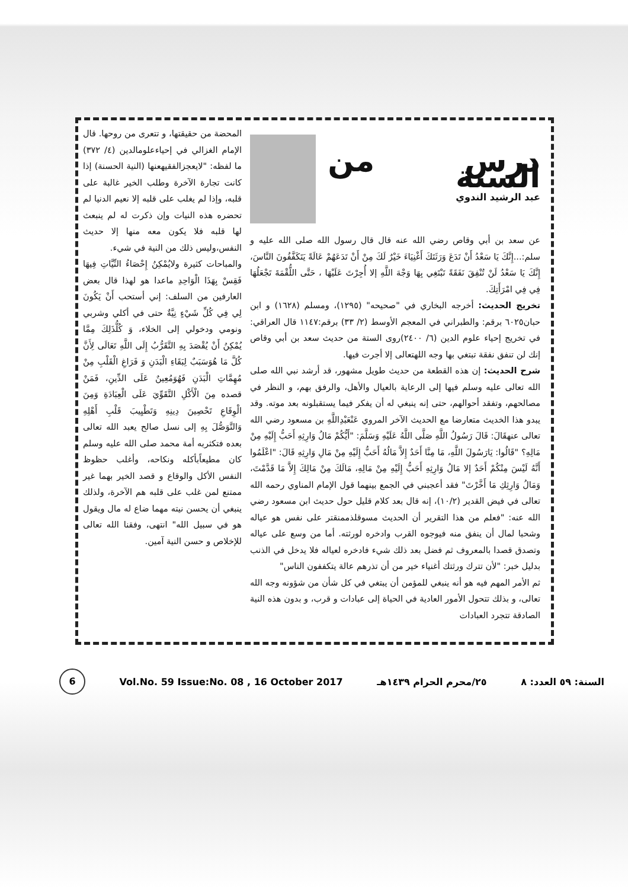درس من السنة
عبد الرشيد الندوي
عن سعد بن أبي وقاص رضي الله عنه قال قال رسول الله صلى الله عليه و سلم:...إِنَّكَ يَا سَعْدُ أَنْ تَدَعَ وَرَثَتَكَ أَغْنِيَاءَ خَيْرٌ لَكَ مِنْ أَنْ تَدَعَهُمْ عَالَةً يَتَكَفَّفُونَ النَّاسَ، إِنَّكَ يَا سَعْدُ لَنْ تُنْفِقَ نَفَقَةً تَبْتَغِي بِهَا وَجْهَ اللَّهِ إلا أُجِرْتَ عَلَيْهَا ، حَتَّى اللُّقْمَةَ تَجْعَلُهَا فِي فِي امْرَأَتِكَ.
تخريج الحديث: أخرجه البخاري في "صحيحه" (١٢٩٥)، ومسلم (١٦٢٨) و ابن حبان٦٠٢٥ برقم: والطبراني في المعجم الأوسط (٢/ ٣٣) برقم:١١٤٧ قال العراقي: في تخريج إحياء علوم الدين (٦/ ٢٤٠٠)روى الستة من حديث سعد بن أبي وقاص إنك لن تنفق نفقة تبتغي بها وجه اللهتعالى إلا أجرت فيها.
شرح الحديث: إن هذه القطعة من حديث طويل مشهور، قد أرشد نبي الله صلى الله تعالى عليه وسلم فيها إلى الرعاية بالعيال والأهل، والرفق بهم، و النظر في مصالحهم، وتفقد أحوالهم، حتى إنه ينبغي له أن يفكر فيما يستقبلونه بعد موته. وقد يبدو هذا الخديث متعارضا مع الحديث الآخر المروي عَنْعَبْدِاللَّهِ بن مسعود رضي الله تعالى عنهقَالَ: قَالَ رَسُولُ اللَّهِ صَلَّى اللَّهُ عَلَيْهِ وَسَلَّمَ: "أَيُّكُمْ مَالُ وَارِثِهِ أَحَبُّ إِلَيْهِ مِنْ مَالِهِ؟ "قَالُوا: يَارَسُولَ اللَّهِ، مَا مِنَّا أَحَدٌ إِلاَّ مَالُهُ أَحَبُّ إِلَيْهِ مِنْ مَالِ وَارِثِهِ قَالَ: "اعْلَمُوا أَنَّهُ لَيْسَ مِنْكُمْ أَحَدٌ إلا مَالُ وَارِثِهِ أَحَبُّ إِلَيْهِ مِنْ مَالِهِ، مَالَكَ مِنْ مَالِكَ إِلاَّ مَا قَدَّمْتَ، وَمَالُ وَارِثِكِ مَا أَخَّرْتَ" فقد أعجبني في الجمع بينهما قول الإمام المناوي رحمه الله تعالى في فيض القدير (١٠/٢)، إنه قال بعد كلام قليل حول حديث ابن مسعود رضي الله عنه: "فعلم من هذا التقرير أن الحديث مسوقلذممنقتر على نفس هو عياله وشحبا لمال أن ينفق منه فيوجوه القرب وادخره لورثته. أما من وسع على عياله وتصدق قصدا بالمعروف ثم فضل بعد ذلك شيء فادخره لعياله فلا يدخل في الذنب بدليل خبر: "لأن تترك ورثتك أغنياء خير من أن تذرهم عالة يتكففون الناس"
ثم الأمر المهم فيه هو أنه ينبغي للمؤمن أن يبتغي في كل شأن من شؤونه وجه الله تعالى، و بذلك تتحول الأمور العادية في الحياة إلى عبادات و قرب، و بدون هذه النية الصادقة تتجرد العبادات
المحضة من حقيقتها، و تتعرى من روحها. قال الإمام الغزالي في إحياءعلومالدين (٤/ ٣٧٢) ما لفظه: "لايعجزالفقيهعنها (النية الحسنة) إذا كانت تجارة الآخرة وطلب الخير غالبة على قلبه، وإذا لم يغلب على قلبه إلا نعيم الدنيا لم تحضره هذه النيات وإن ذكرت له لم ينبعث لها قلبه فلا يكون معه منها إلا حديث النفس،وليس ذلك من النية في شيء.
والمباحات كثيرة ولايُمْكِنُ إِحْصَاءُ النِّيَّاتِ فِيهَا فَقِسْ بِهَذَا الْوَاحِدِ ماعدا هو لهذا قال بعض العارفين من السلف: إني أستحب أَنْ يَكُونَ لِي فِي كُلِّ شَيْءٍ نِيَّةٌ حتى في أكلي وشربي ونومي ودخولي إلى الخلاء، وَ كُلُّذَلِكَ مِمَّا يُمْكِنُ أَنْ يُقْصَدَ بِهِ التَّقَرُّبُ إِلَى اللَّهِ تَعَالَى لِأَنَّ كُلَّ مَا هُوَسَبَبٌ لِبَقَاءِ الْبَدَنِ وَ فَرَاغِ الْقَلْبِ مِنْ مُهِمَّاتِ الْبَدَنِ فَهُوَمُعِينٌ عَلَى الدِّينِ، فَمَنْ قصده مِنَ الْأَكْلِ التَّقَوِّيَ عَلَى الْعِبَادَةِ وَمِنَ الْوِقَاعِ تَحْصِينَ دِينِهِ وَتَطْيِيبَ قَلْبِ أَهْلِهِ وَالتَّوَصُّلَ بِهِ إلى نسل صالح يعبد الله تعالى بعده فتكثربه أمة محمد صلى الله عليه وسلم كان مطيعاًبأكله ونكاحه، وأغلب حظوظ النفس الأكل والوقاع و قصد الخير بهما غير ممتنع لمن غلب على قلبه هم الآخرة، ولذلك ينبغي أن يحسن نيته مهما ضاع له مال ويقول هو في سبيل الله" انتهى، وفقنا الله تعالى للإخلاص و حسن النية آمين.
6 Vol.No. 59 Issue:No. 08 , 16 October 2017 ٢٥/محرم الحرام ١٤٣٩هـ السنة: ٥٩ العدد: ٨